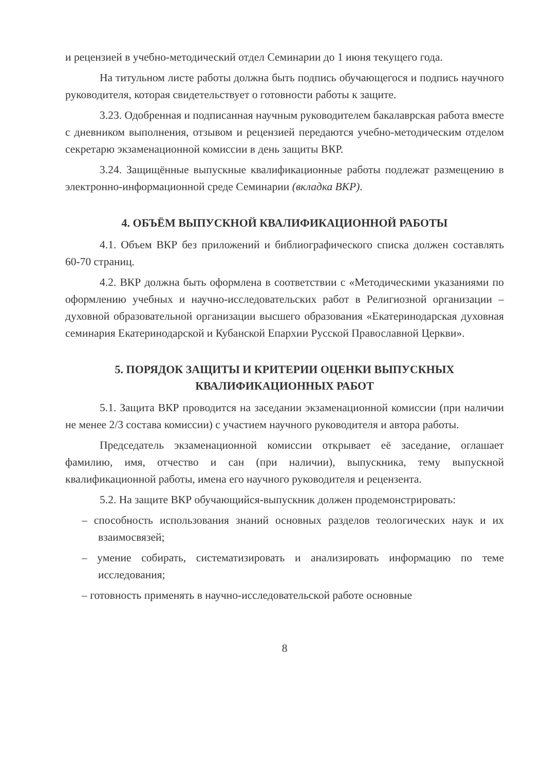и рецензией в учебно-методический отдел Семинарии до 1 июня текущего года.
На титульном листе работы должна быть подпись обучающегося и подпись научного руководителя, которая свидетельствует о готовности работы к защите.
3.23. Одобренная и подписанная научным руководителем бакалаврская работа вместе с дневником выполнения, отзывом и рецензией передаются учебно-методическим отделом секретарю экзаменационной комиссии в день защиты ВКР.
3.24. Защищённые выпускные квалификационные работы подлежат размещению в электронно-информационной среде Семинарии (вкладка ВКР).
4. ОБЪЁМ ВЫПУСКНОЙ КВАЛИФИКАЦИОННОЙ РАБОТЫ
4.1. Объем ВКР без приложений и библиографического списка должен составлять 60-70 страниц.
4.2. ВКР должна быть оформлена в соответствии с «Методическими указаниями по оформлению учебных и научно-исследовательских работ в Религиозной организации – духовной образовательной организации высшего образования «Екатеринодарская духовная семинария Екатеринодарской и Кубанской Епархии Русской Православной Церкви».
5. ПОРЯДОК ЗАЩИТЫ И КРИТЕРИИ ОЦЕНКИ ВЫПУСКНЫХ
КВАЛИФИКАЦИОННЫХ РАБОТ
5.1. Защита ВКР проводится на заседании экзаменационной комиссии (при наличии не менее 2/3 состава комиссии) с участием научного руководителя и автора работы.
Председатель экзаменационной комиссии открывает её заседание, оглашает фамилию, имя, отчество и сан (при наличии), выпускника, тему выпускной квалификационной работы, имена его научного руководителя и рецензента.
5.2. На защите ВКР обучающийся-выпускник должен продемонстрировать:
– способность использования знаний основных разделов теологических наук и их взаимосвязей;
– умение собирать, систематизировать и анализировать информацию по теме исследования;
– готовность применять в научно-исследовательской работе основные
8